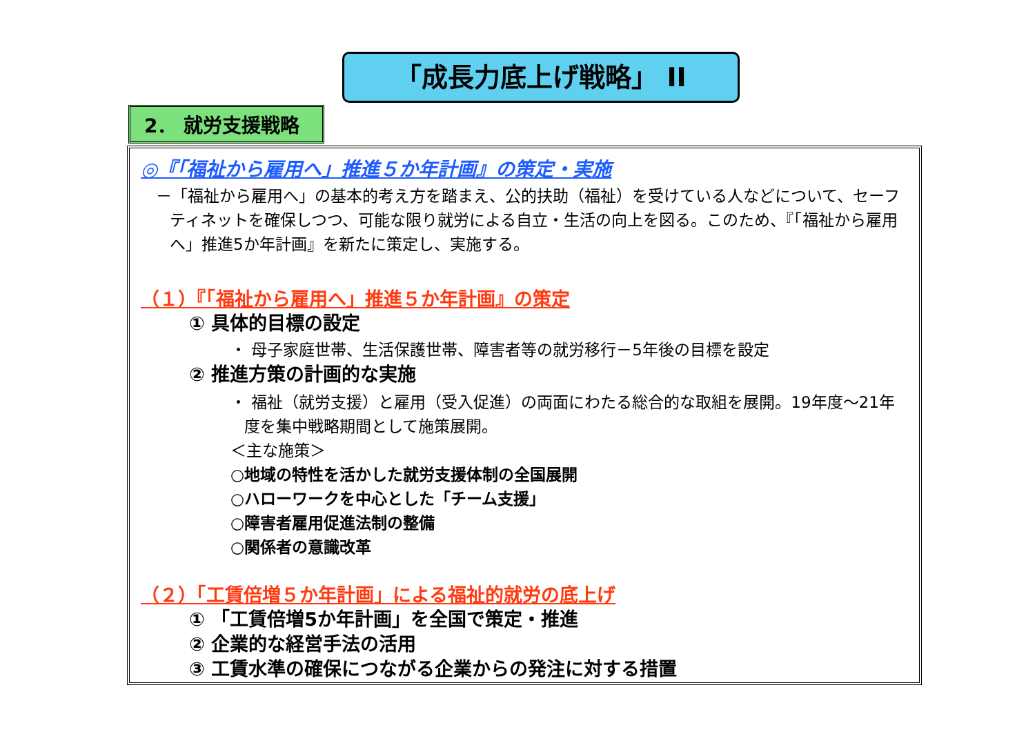「成長力底上げ戦略」 II
2． 就労支援戦略
◎『「福祉から雇用へ」推進５か年計画』の策定・実施
－「福祉から雇用へ」の基本的考え方を踏まえ、公的扶助（福祉）を受けている人などについて、セーフティネットを確保しつつ、可能な限り就労による自立・生活の向上を図る。このため、『「福祉から雇用へ」推進5か年計画』を新たに策定し、実施する。
（１）『「福祉から雇用へ」推進５か年計画』の策定
① 具体的目標の設定
・ 母子家庭世帯、生活保護世帯、障害者等の就労移行－5年後の目標を設定
② 推進方策の計画的な実施
・ 福祉（就労支援）と雇用（受入促進）の両面にわたる総合的な取組を展開。19年度～21年度を集中戦略期間として施策展開。
＜主な施策＞
○地域の特性を活かした就労支援体制の全国展開
○ハローワークを中心とした「チーム支援」
○障害者雇用促進法制の整備
○関係者の意識改革
（２）「工賃倍増５か年計画」による福祉的就労の底上げ
① 「工賃倍増5か年計画」を全国で策定・推進
② 企業的な経営手法の活用
③ 工賃水準の確保につながる企業からの発注に対する措置